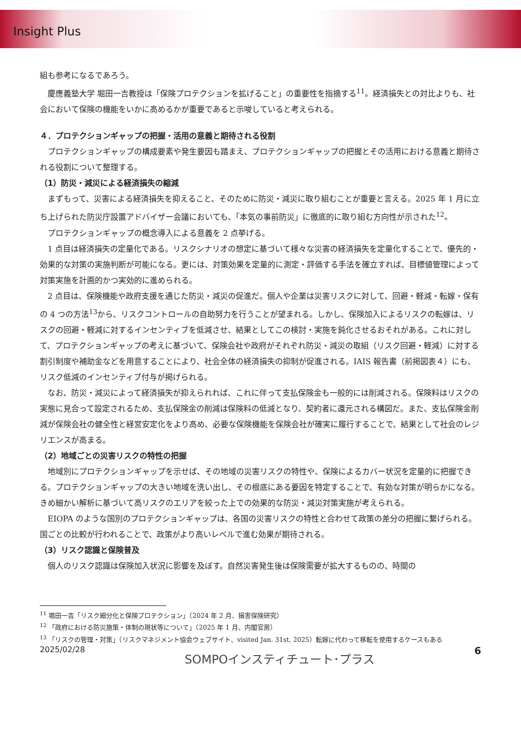Insight Plus
組も参考になるであろう。
慶應義塾大学 堀田一吉教授は「保険プロテクションを拡げること」の重要性を指摘する<sup>11</sup>。経済損失との対比よりも、社会において保険の機能をいかに高めるかが重要であると示唆していると考えられる。
４．プロテクションギャップの把握・活用の意義と期待される役割
プロテクションギャップの構成要素や発生要因も踏まえ、プロテクションギャップの把握とその活用における意義と期待される役割について整理する。
（1）防災・減災による経済損失の縮減
まずもって、災害による経済損失を抑えること、そのために防災・減災に取り組むことが重要と言える。2025 年 1 月に立ち上げられた防災庁設置アドバイザー会議においても、「本気の事前防災」に徹底的に取り組む方向性が示された<sup>12</sup>。
プロテクションギャップの概念導入による意義を 2 点挙げる。
1 点目は経済損失の定量化である。リスクシナリオの想定に基づいて様々な災害の経済損失を定量化することで、優先的・効果的な対策の実施判断が可能になる。更には、対策効果を定量的に測定・評価する手法を確立すれば、目標値管理によって対策実施を計画的かつ実効的に進められる。
2 点目は、保険機能や政府支援を通じた防災・減災の促進だ。個人や企業は災害リスクに対して、回避・軽減・転嫁・保有の 4 つの方法<sup>13</sup>から、リスクコントロールの自助努力を行うことが望まれる。しかし、保険加入によるリスクの転嫁は、リスクの回避・軽減に対するインセンティブを低減させ、結果としてこの検討・実施を鈍化させるおそれがある。これに対して、プロテクションギャップの考えに基づいて、保険会社や政府がそれぞれ防災・減災の取組（リスク回避・軽減）に対する割引制度や補助金などを用意することにより、社会全体の経済損失の抑制が促進される。IAIS 報告書（前掲図表４）にも、リスク低減のインセンティブ付与が掲げられる。
なお、防災・減災によって経済損失が抑えられれば、これに伴って支払保険金も一般的には削減される。保険料はリスクの実態に見合って設定されるため、支払保険金の削減は保険料の低減となり、契約者に還元される構図だ。また、支払保険金削減が保険会社の健全性と経営安定化をより高め、必要な保険機能を保険会社が確実に履行することで、結果として社会のレジリエンスが高まる。
（2）地域ごとの災害リスクの特性の把握
地域別にプロテクションギャップを示せば、その地域の災害リスクの特性や、保険によるカバー状況を定量的に把握できる。プロテクションギャップの大きい地域を洗い出し、その根底にある要因を特定することで、有効な対策が明らかになる。きめ細かい解析に基づいて高リスクのエリアを絞った上での効果的な防災・減災対策実施が考えられる。
EIOPA のような国別のプロテクションギャップは、各国の災害リスクの特性と合わせて政策の差分の把握に繋げられる。国ごとの比較が行われることで、政策がより高いレベルで進む効果が期待される。
（3）リスク認識と保険普及
個人のリスク認識は保険加入状況に影響を及ぼす。自然災害発生後は保険需要が拡大するものの、時間の
<sup>11</sup> 堀田一吉「リスク細分化と保険プロテクション」（2024 年 2 月、損害保険研究）
<sup>12</sup> 「政府における防災施策・体制の現状等について」（2025 年 1 月、内閣官房）
<sup>13</sup> 「リスクの管理・対策」（リスクマネジメント協会ウェブサイト、visited Jan. 31st, 2025）転嫁に代わって移転を使用するケースもある
2025/02/28 SOMPOインスティチュート･プラス 6